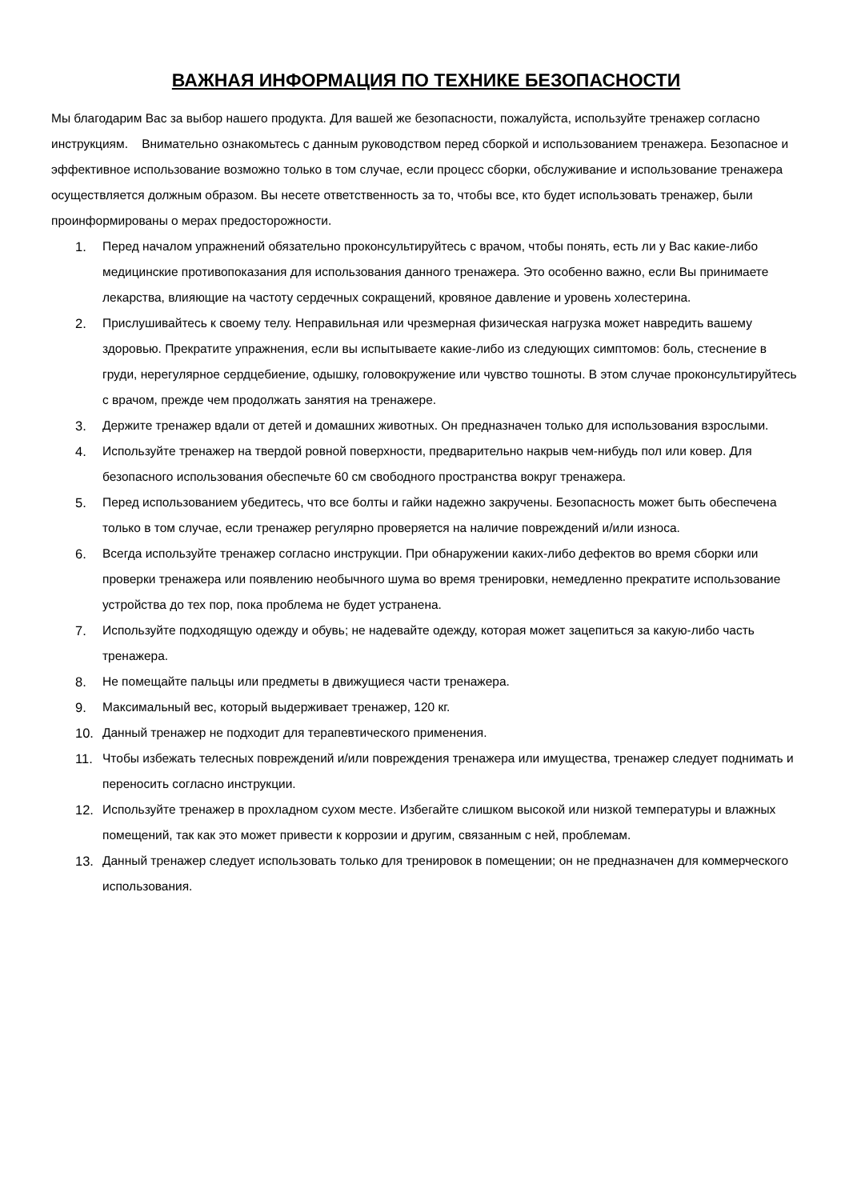ВАЖНАЯ ИНФОРМАЦИЯ ПО ТЕХНИКЕ БЕЗОПАСНОСТИ
Мы благодарим Вас за выбор нашего продукта. Для вашей же безопасности, пожалуйста, используйте тренажер согласно инструкциям. Внимательно ознакомьтесь с данным руководством перед сборкой и использованием тренажера. Безопасное и эффективное использование возможно только в том случае, если процесс сборки, обслуживание и использование тренажера осуществляется должным образом. Вы несете ответственность за то, чтобы все, кто будет использовать тренажер, были проинформированы о мерах предосторожности.
1. Перед началом упражнений обязательно проконсультируйтесь с врачом, чтобы понять, есть ли у Вас какие-либо медицинские противопоказания для использования данного тренажера. Это особенно важно, если Вы принимаете лекарства, влияющие на частоту сердечных сокращений, кровяное давление и уровень холестерина.
2. Прислушивайтесь к своему телу. Неправильная или чрезмерная физическая нагрузка может навредить вашему здоровью. Прекратите упражнения, если вы испытываете какие-либо из следующих симптомов: боль, стеснение в груди, нерегулярное сердцебиение, одышку, головокружение или чувство тошноты. В этом случае проконсультируйтесь с врачом, прежде чем продолжать занятия на тренажере.
3. Держите тренажер вдали от детей и домашних животных. Он предназначен только для использования взрослыми.
4. Используйте тренажер на твердой ровной поверхности, предварительно накрыв чем-нибудь пол или ковер. Для безопасного использования обеспечьте 60 см свободного пространства вокруг тренажера.
5. Перед использованием убедитесь, что все болты и гайки надежно закручены. Безопасность может быть обеспечена только в том случае, если тренажер регулярно проверяется на наличие повреждений и/или износа.
6. Всегда используйте тренажер согласно инструкции. При обнаружении каких-либо дефектов во время сборки или проверки тренажера или появлению необычного шума во время тренировки, немедленно прекратите использование устройства до тех пор, пока проблема не будет устранена.
7. Используйте подходящую одежду и обувь; не надевайте одежду, которая может зацепиться за какую-либо часть тренажера.
8. Не помещайте пальцы или предметы в движущиеся части тренажера.
9. Максимальный вес, который выдерживает тренажер, 120 кг.
10. Данный тренажер не подходит для терапевтического применения.
11. Чтобы избежать телесных повреждений и/или повреждения тренажера или имущества, тренажер следует поднимать и переносить согласно инструкции.
12. Используйте тренажер в прохладном сухом месте. Избегайте слишком высокой или низкой температуры и влажных помещений, так как это может привести к коррозии и другим, связанным с ней, проблемам.
13. Данный тренажер следует использовать только для тренировок в помещении; он не предназначен для коммерческого использования.